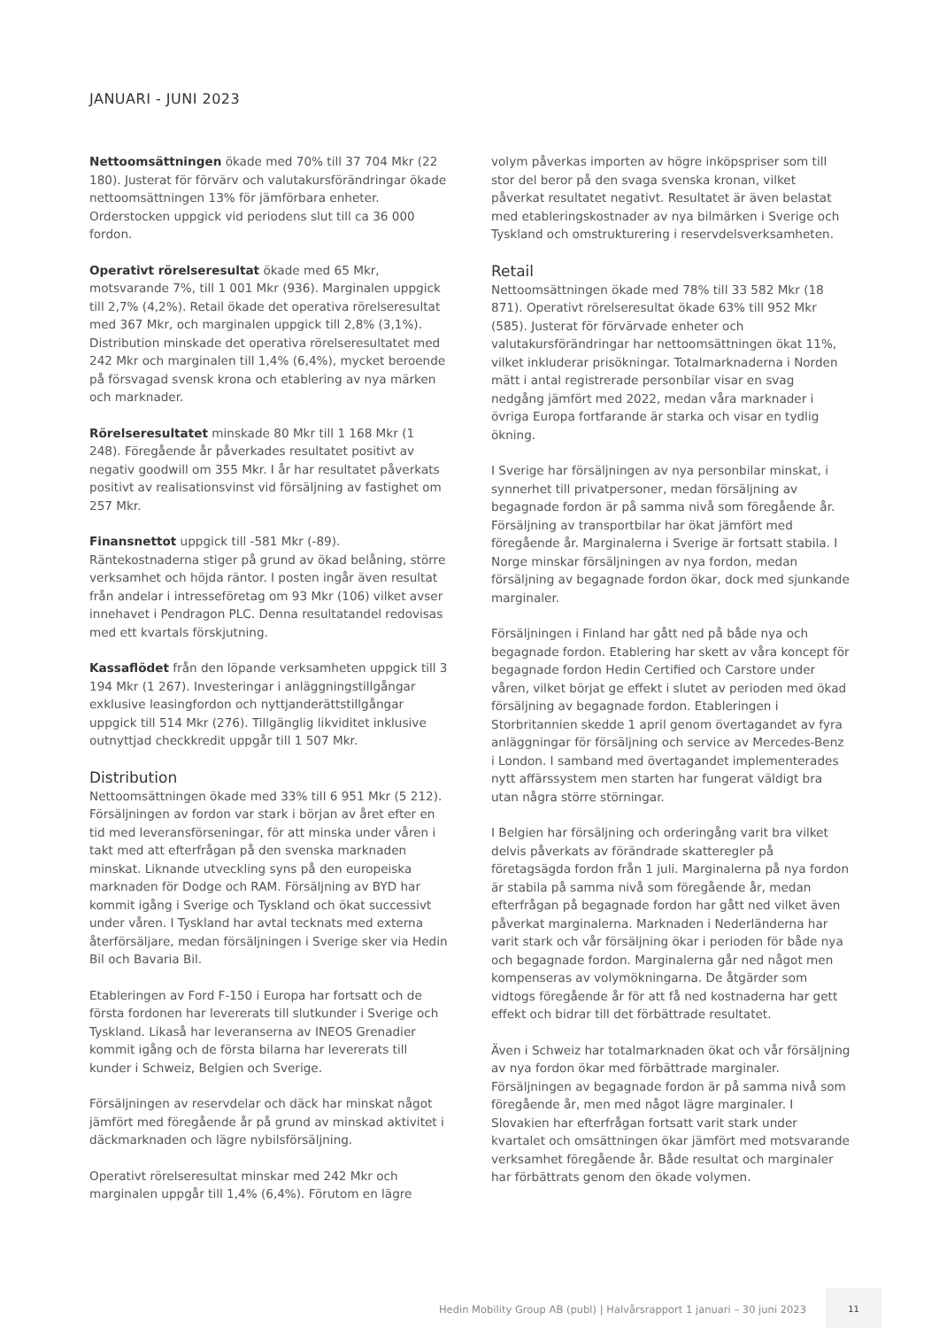JANUARI - JUNI 2023
Nettoomsättningen ökade med 70% till 37 704 Mkr (22 180). Justerat för förvärv och valutakursförändringar ökade nettoomsättningen 13% för jämförbara enheter. Orderstocken uppgick vid periodens slut till ca 36 000 fordon.
Operativt rörelseresultat ökade med 65 Mkr, motsvarande 7%, till 1 001 Mkr (936). Marginalen uppgick till 2,7% (4,2%). Retail ökade det operativa rörelseresultat med 367 Mkr, och marginalen uppgick till 2,8% (3,1%). Distribution minskade det operativa rörelseresultatet med 242 Mkr och marginalen till 1,4% (6,4%), mycket beroende på försvagad svensk krona och etablering av nya märken och marknader.
Rörelseresultatet minskade 80 Mkr till 1 168 Mkr (1 248). Föregående år påverkades resultatet positivt av negativ goodwill om 355 Mkr. I år har resultatet påverkats positivt av realisationsvinst vid försäljning av fastighet om 257 Mkr.
Finansnettot uppgick till -581 Mkr (-89). Räntekostnaderna stiger på grund av ökad belåning, större verksamhet och höjda räntor. I posten ingår även resultat från andelar i intresseföretag om 93 Mkr (106) vilket avser innehavet i Pendragon PLC. Denna resultatandel redovisas med ett kvartals förskjutning.
Kassaflödet från den löpande verksamheten uppgick till 3 194 Mkr (1 267). Investeringar i anläggningstillgångar exklusive leasingfordon och nyttjanderättstillgångar uppgick till 514 Mkr (276). Tillgänglig likviditet inklusive outnyttjad checkkredit uppgår till 1 507 Mkr.
Distribution
Nettoomsättningen ökade med 33% till 6 951 Mkr (5 212). Försäljningen av fordon var stark i början av året efter en tid med leveransförseningar, för att minska under våren i takt med att efterfrågan på den svenska marknaden minskat. Liknande utveckling syns på den europeiska marknaden för Dodge och RAM. Försäljning av BYD har kommit igång i Sverige och Tyskland och ökat successivt under våren. I Tyskland har avtal tecknats med externa återförsäljare, medan försäljningen i Sverige sker via Hedin Bil och Bavaria Bil.
Etableringen av Ford F-150 i Europa har fortsatt och de första fordonen har levererats till slutkunder i Sverige och Tyskland. Likaså har leveranserna av INEOS Grenadier kommit igång och de första bilarna har levererats till kunder i Schweiz, Belgien och Sverige.
Försäljningen av reservdelar och däck har minskat något jämfört med föregående år på grund av minskad aktivitet i däckmarknaden och lägre nybilsförsäljning.
Operativt rörelseresultat minskar med 242 Mkr och marginalen uppgår till 1,4% (6,4%). Förutom en lägre
volym påverkas importen av högre inköpspriser som till stor del beror på den svaga svenska kronan, vilket påverkat resultatet negativt. Resultatet är även belastat med etableringskostnader av nya bilmärken i Sverige och Tyskland och omstrukturering i reservdelsverksamheten.
Retail
Nettoomsättningen ökade med 78% till 33 582 Mkr (18 871). Operativt rörelseresultat ökade 63% till 952 Mkr (585). Justerat för förvärvade enheter och valutakursförändringar har nettoomsättningen ökat 11%, vilket inkluderar prisökningar. Totalmarknaderna i Norden mätt i antal registrerade personbilar visar en svag nedgång jämfört med 2022, medan våra marknader i övriga Europa fortfarande är starka och visar en tydlig ökning.
I Sverige har försäljningen av nya personbilar minskat, i synnerhet till privatpersoner, medan försäljning av begagnade fordon är på samma nivå som föregående år. Försäljning av transportbilar har ökat jämfört med föregående år. Marginalerna i Sverige är fortsatt stabila. I Norge minskar försäljningen av nya fordon, medan försäljning av begagnade fordon ökar, dock med sjunkande marginaler.
Försäljningen i Finland har gått ned på både nya och begagnade fordon. Etablering har skett av våra koncept för begagnade fordon Hedin Certified och Carstore under våren, vilket börjat ge effekt i slutet av perioden med ökad försäljning av begagnade fordon. Etableringen i Storbritannien skedde 1 april genom övertagandet av fyra anläggningar för försäljning och service av Mercedes-Benz i London. I samband med övertagandet implementerades nytt affärssystem men starten har fungerat väldigt bra utan några större störningar.
I Belgien har försäljning och orderingång varit bra vilket delvis påverkats av förändrade skatteregler på företagsägda fordon från 1 juli. Marginalerna på nya fordon är stabila på samma nivå som föregående år, medan efterfrågan på begagnade fordon har gått ned vilket även påverkat marginalerna. Marknaden i Nederländerna har varit stark och vår försäljning ökar i perioden för både nya och begagnade fordon. Marginalerna går ned något men kompenseras av volymökningarna. De åtgärder som vidtogs föregående år för att få ned kostnaderna har gett effekt och bidrar till det förbättrade resultatet.
Även i Schweiz har totalmarknaden ökat och vår försäljning av nya fordon ökar med förbättrade marginaler. Försäljningen av begagnade fordon är på samma nivå som föregående år, men med något lägre marginaler. I Slovakien har efterfrågan fortsatt varit stark under kvartalet och omsättningen ökar jämfört med motsvarande verksamhet föregående år. Både resultat och marginaler har förbättrats genom den ökade volymen.
Hedin Mobility Group AB (publ) | Halvårsrapport 1 januari – 30 juni 2023 11